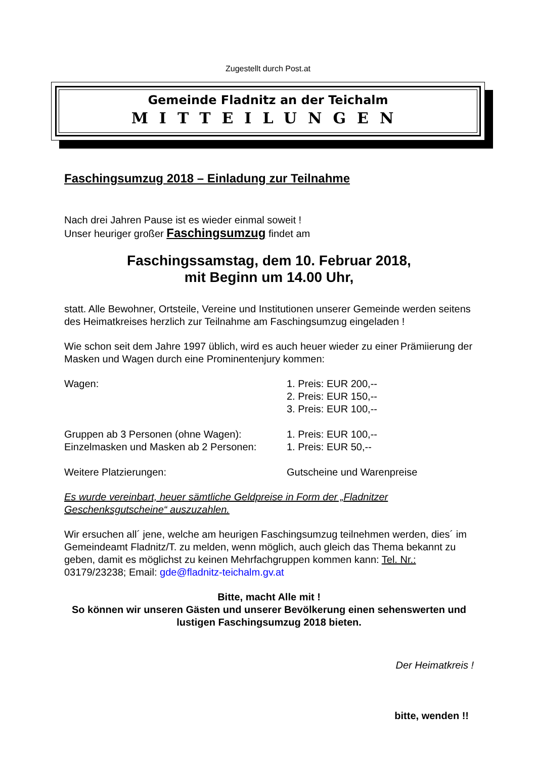Zugestellt durch Post.at
Gemeinde Fladnitz an der Teichalm
MITTEILUNGEN
Faschingsumzug 2018 – Einladung zur Teilnahme
Nach drei Jahren Pause ist es wieder einmal soweit !
Unser heuriger großer Faschingsumzug findet am
Faschingssamstag, dem 10. Februar 2018,
mit Beginn um 14.00 Uhr,
statt. Alle Bewohner, Ortsteile, Vereine und Institutionen unserer Gemeinde werden seitens des Heimatkreises herzlich zur Teilnahme am Faschingsumzug eingeladen !
Wie schon seit dem Jahre 1997 üblich, wird es auch heuer wieder zu einer Prämiierung der Masken und Wagen durch eine Prominentenjury kommen:
Wagen: 1. Preis: EUR 200,--
2. Preis: EUR 150,--
3. Preis: EUR 100,--
Gruppen ab 3 Personen (ohne Wagen): 1. Preis: EUR 100,--
Einzelmasken und Masken ab 2 Personen:
1. Preis: EUR 50,--
Weitere Platzierungen: Gutscheine und Warenpreise
Es wurde vereinbart, heuer sämtliche Geldpreise in Form der „Fladnitzer Geschenksgutscheine“ auszuzahlen.
Wir ersuchen all´ jene, welche am heurigen Faschingsumzug teilnehmen werden, dies´ im Gemeindeamt Fladnitz/T. zu melden, wenn möglich, auch gleich das Thema bekannt zu geben, damit es möglichst zu keinen Mehrfachgruppen kommen kann: Tel. Nr.: 03179/23238; Email: gde@fladnitz-teichalm.gv.at
Bitte, macht Alle mit !
So können wir unseren Gästen und unserer Bevölkerung einen sehenswerten und lustigen Faschingsumzug 2018 bieten.
Der Heimatkreis !
bitte, wenden !!